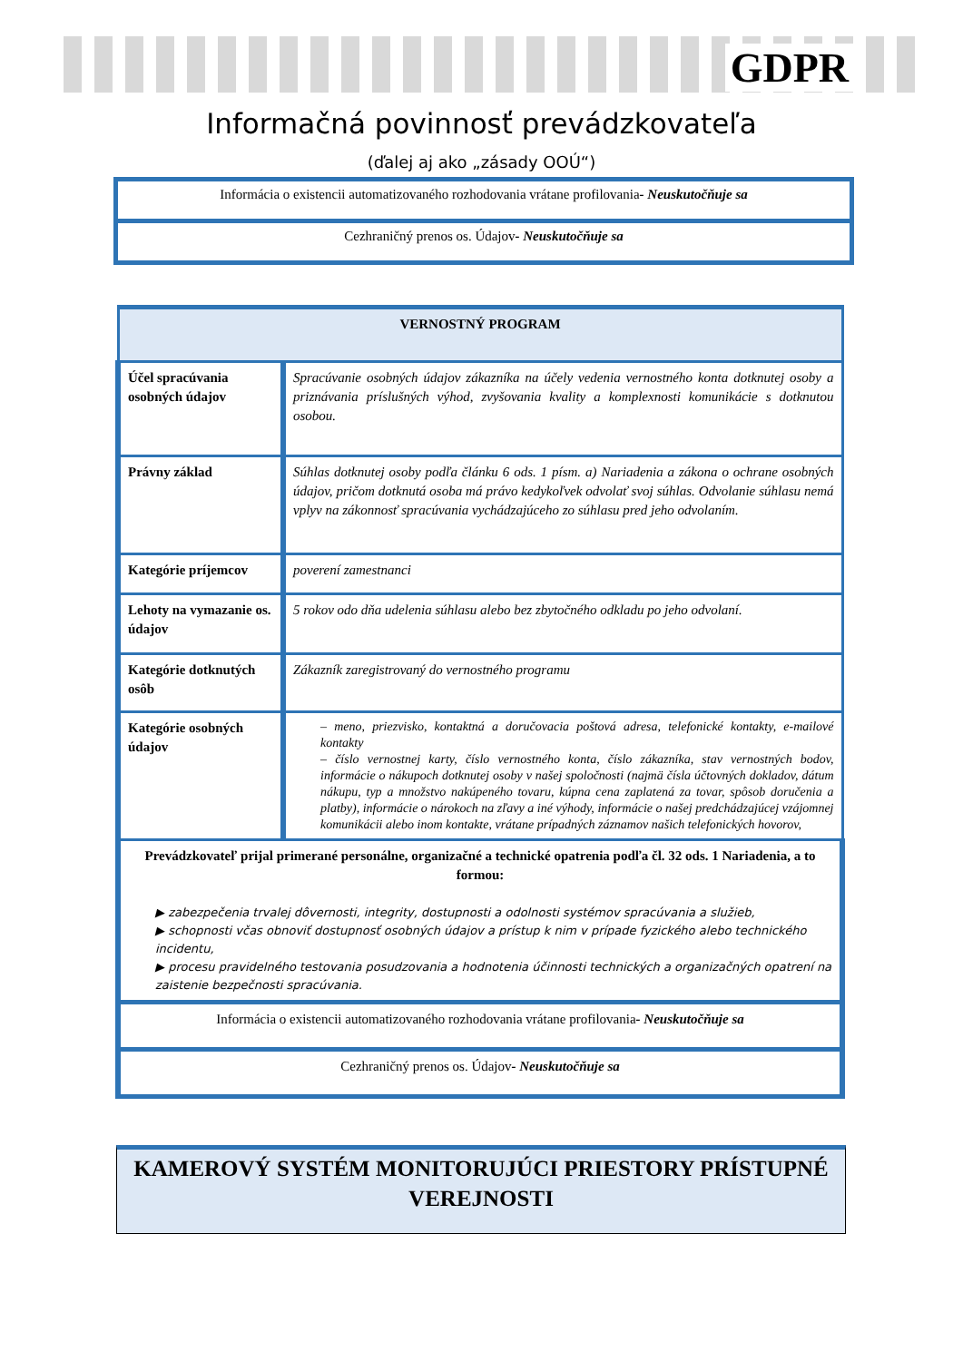GDPR
Informačná povinnosť prevádzkovateľa
(ďalej aj ako „zásady OOÚ“)
Informácia o existencii automatizovaného rozhodovania vrátane profilovania- Neuskutočňuje sa
Cezhraničný prenos os. Údajov- Neuskutočňuje sa
| VERNOSTNÝ PROGRAM | |
| Účel spracúvania osobných údajov | Spracúvanie osobných údajov zákazníka na účely vedenia vernostného konta dotknutej osoby a priznávania príslušných výhod, zvyšovania kvality a komplexnosti komunikácie s dotknutou osobou. |
| Právny základ | Súhlas dotknutej osoby podľa článku 6 ods. 1 písm. a) Nariadenia a zákona o ochrane osobných údajov, pričom dotknutá osoba má právo kedykoľvek odvolať svoj súhlas. Odvolanie súhlasu nemá vplyv na zákonnosť spracúvania vychádzajúceho zo súhlasu pred jeho odvolaním. |
| Kategórie príjemcov | poverení zamestnanci |
| Lehoty na vymazanie os. údajov | 5 rokov odo dňa udelenia súhlasu alebo bez zbytočného odkladu po jeho odvolaní. |
| Kategórie dotknutých osôb | Zákazník zaregistrovaný do vernostného programu |
| Kategórie osobných údajov | – meno, priezvisko, kontaktná a doručovacia poštová adresa, telefonické kontakty, e-mailové kontakty – číslo vernostnej karty, číslo vernostného konta, číslo zákazníka, stav vernostných bodov, informácie o nákupoch dotknutej osoby v našej spoločnosti (najmä čísla účtovných dokladov, dátum nákupu, typ a množstvo nakúpeného tovaru, kúpna cena zaplatená za tovar, spôsob doručenia a platby), informácie o nárokoch na zľavy a iné výhody, informácie o našej predchádzajúcej vzájomnej komunikácii alebo inom kontakte, vrátane prípadných záznamov našich telefonických hovorov, |
| Prevádzkovateľ prijal primerané personálne, organizačné a technické opatrenia podľa čl. 32 ods. 1 Nariadenia, a to formou: ▶ zabezpečenia trvalej dôvernosti, integrity, dostupnosti a odolnosti systémov spracúvania a služieb, ▶ schopnosti včas obnoviť dostupnosť osobných údajov a prístup k nim v prípade fyzického alebo technického incidentu, ▶ procesu pravidelného testovania posudzovania a hodnotenia účinnosti technických a organizačných opatrení na zaistenie bezpečnosti spracúvania. | |
| Informácia o existencii automatizovaného rozhodovania vrátane profilovania - Neuskutočňuje sa | |
| Cezhraničný prenos os. Údajov - Neuskutočňuje sa | |
KAMEROVÝ SYSTÉM MONITORUJÚCI PRIESTORY PRÍSTUPNÉ VEREJNOSTI